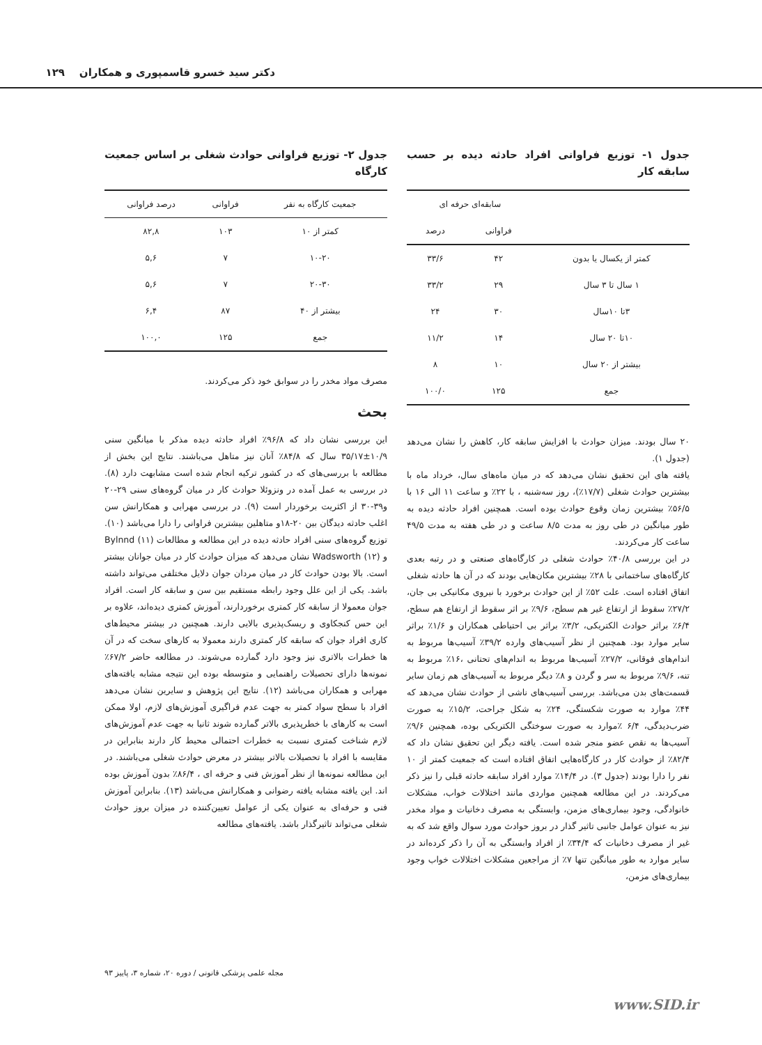دکتر سید خسرو قاسمپوری و همکاران ۱۲۹
جدول ۱- توزیع فراوانی افراد حادثه دیده بر حسب سابقه کار
| | سابقه‌ای حرفه ای | |
| --- | --- | --- |
| | فراوانی | درصد |
| کمتر از یکسال یا بدون | ۴۲ | ۳۳/۶ |
| ۱ سال تا ۳ سال | ۲۹ | ۳۳/۲ |
| ۳تا ۱۰سال | ۳۰ | ۲۴ |
| ۱۰تا ۲۰ سال | ۱۴ | ۱۱/۲ |
| بیشتر از ۲۰ سال | ۱۰ | ۸ |
| جمع | ۱۲۵ | ۱۰۰/۰ |
۲۰ سال بودند. میزان حوادث با افزایش سابقه کار، کاهش را نشان می‌دهد (جدول ۱).
یافته های این تحقیق نشان می‌دهد که در میان ماه‌های سال، خرداد ماه با بیشترین حوادث شغلی (۱۷/۷٪)، روز سه‌شنبه ، با ۲۲٪ و ساعت ۱۱ الی ۱۶ با ۵۶/۵٪ بیشترین زمان وقوع حوادث بوده است. همچنین افراد حادثه دیده به طور میانگین در طی روز به مدت ۸/۵ ساعت و در طی هفته به مدت ۴۹/۵ ساعت کار می‌کردند.
در این بررسی ۴۰/۸٪ حوادث شغلی در کارگاه‌های صنعتی و در رتبه بعدی کارگاه‌های ساختمانی با ۲۸٪ بیشترین مکان‌هایی بودند که در آن ها حادثه شغلی اتفاق افتاده است. علت ۵۲٪ از این حوادث برخورد با نیروی مکانیکی بی جان، ۲۷/۲٪ سقوط از ارتفاع غیر هم سطح، ۹/۶٪ بر اثر سقوط از ارتفاع هم سطح، ۶/۴٪ براثر حوادث الکتریکی، ۳/۲٪ براثر بی احتیاطی همکاران و ۱/۶٪ براثر سایر موارد بود. همچنین از نظر آسیب‌های وارده ۳۹/۲٪ آسیب‌ها مربوط به اندام‌های فوقانی، ۲۷/۲٪ آسیب‌ها مربوط به اندام‌های تحتانی ،۱۶٪ مربوط به تنه، ۹/۶٪ مربوط به سر و گردن و ۸٪ دیگر مربوط به آسیب‌های هم زمان سایر قسمت‌های بدن می‌باشد. بررسی آسیب‌های ناشی از حوادث نشان می‌دهد که ۴۴٪ موارد به صورت شکستگی، ۲۴٪ به شکل جراحت، ۱۵/۲٪ به صورت ضرب‌دیدگی، ۶/۴ ٪موارد به صورت سوختگی الکتریکی بوده، همچنین ۹/۶٪ آسیب‌ها به نقص عضو منجر شده است. یافته دیگر این تحقیق نشان داد که ۸۲/۴٪ از حوادث کار در کارگاه‌هایی اتفاق افتاده است که جمعیت کمتر از ۱۰ نفر را دارا بودند (جدول ۳). در ۱۴/۴٪ موارد افراد سابقه حادثه قبلی را نیز ذکر می‌کردند. در این مطالعه همچنین مواردی مانند اختلالات خواب، مشکلات خانوادگی، وجود بیماری‌های مزمن، وابستگی به مصرف دخانیات و مواد مخدر نیز به عنوان عوامل جانبی تاثیر گذار در بروز حوادث مورد سوال واقع شد که به غیر از مصرف دخانیات که ۳۴/۴٪ از افراد وابستگی به آن را ذکر کرده‌اند در سایر موارد به طور میانگین تنها ۷٪ از مراجعین مشکلات اختلالات خواب وجود بیماری‌های مزمن،
جدول ۲- توزیع فراوانی حوادث شغلی بر اساس جمعیت کارگاه
| جمعیت کارگاه به نفر | فراوانی | درصد فراوانی |
| --- | --- | --- |
| کمتر از ۱۰ | ۱۰۳ | ۸۲,۸ |
| ۱۰-۲۰ | ۷ | ۵,۶ |
| ۲۰-۳۰ | ۷ | ۵,۶ |
| بیشتر از ۴۰ | ۸۷ | ۶,۴ |
| جمع | ۱۲۵ | ۱۰۰,۰ |
مصرف مواد مخدر را در سوابق خود ذکر می‌کردند.
بحث
این بررسی نشان داد که ۹۶/۸٪ افراد حادثه دیده مذکر با میانگین سنی ۱۰/۹±۳۵/۱۷ سال که ۸۴/۸٪ آنان نیز متاهل می‌باشند. نتایج این بخش از مطالعه با بررسی‌های که در کشور ترکیه انجام شده است مشابهت دارد (۸). در بررسی به عمل آمده در ونزوئلا حوادث کار در میان گروه‌های سنی ۲۹-۲۰ و۳۹-۳۰ از اکثریت برخوردار است (۹). در بررسی مهرابی و همکارانش سن اغلب حادثه دیدگان بین ۲۰-۱۸و متاهلین بیشترین فراوانی را دارا می‌باشد (۱۰). توزیع گروه‌های سنی افراد حادثه دیده در این مطالعه و مطالعات Bylnnd (۱۱) و Wadsworth (۱۲) نشان می‌دهد که میزان حوادث کار در میان جوانان بیشتر است. بالا بودن حوادث کار در میان مردان جوان دلایل مختلفی می‌تواند داشته باشد. یکی از این علل وجود رابطه مستقیم بین سن و سابقه کار است. افراد جوان معمولا از سابقه کار کمتری برخوردارند، آموزش کمتری دیده‌اند، علاوه بر این حس کنجکاوی و ریسک‌پذیری بالایی دارند. همچنین در بیشتر محیط‌های کاری افراد جوان که سابقه کار کمتری دارند معمولا به کارهای سخت که در آن ها خطرات بالاتری نیز وجود دارد گمارده می‌شوند. در مطالعه حاضر ۶۷/۲٪ نمونه‌ها دارای تحصیلات راهنمایی و متوسطه بوده این نتیجه مشابه یافته‌های مهرابی و همکاران می‌باشد (۱۲). نتایج این پژوهش و سایرین نشان می‌دهد افراد با سطح سواد کمتر به جهت عدم فراگیری آموزش‌های لازم، اولا ممکن است به کارهای با خطرپذیری بالاتر گمارده شوند ثانیا به جهت عدم آموزش‌های لازم شناخت کمتری نسبت به خطرات احتمالی محیط کار دارند بنابراین در مقایسه با افراد با تحصیلات بالاتر بیشتر در معرض حوادث شغلی می‌باشند. در این مطالعه نمونه‌ها از نظر آموزش فنی و حرفه ای ، ۸۶/۴٪ بدون آموزش بوده اند. این یافته مشابه یافته رضوانی و همکارانش می‌باشد (۱۳). بنابراین آموزش فنی و حرفه‌ای به عنوان یکی از عوامل تعیین‌کننده در میزان بروز حوادث شغلی می‌تواند تاثیرگذار باشد. یافته‌های مطالعه
مجله علمی پزشکی قانونی / دوره ۲۰، شماره ۳، پاییز ۹۳
www.SID.ir